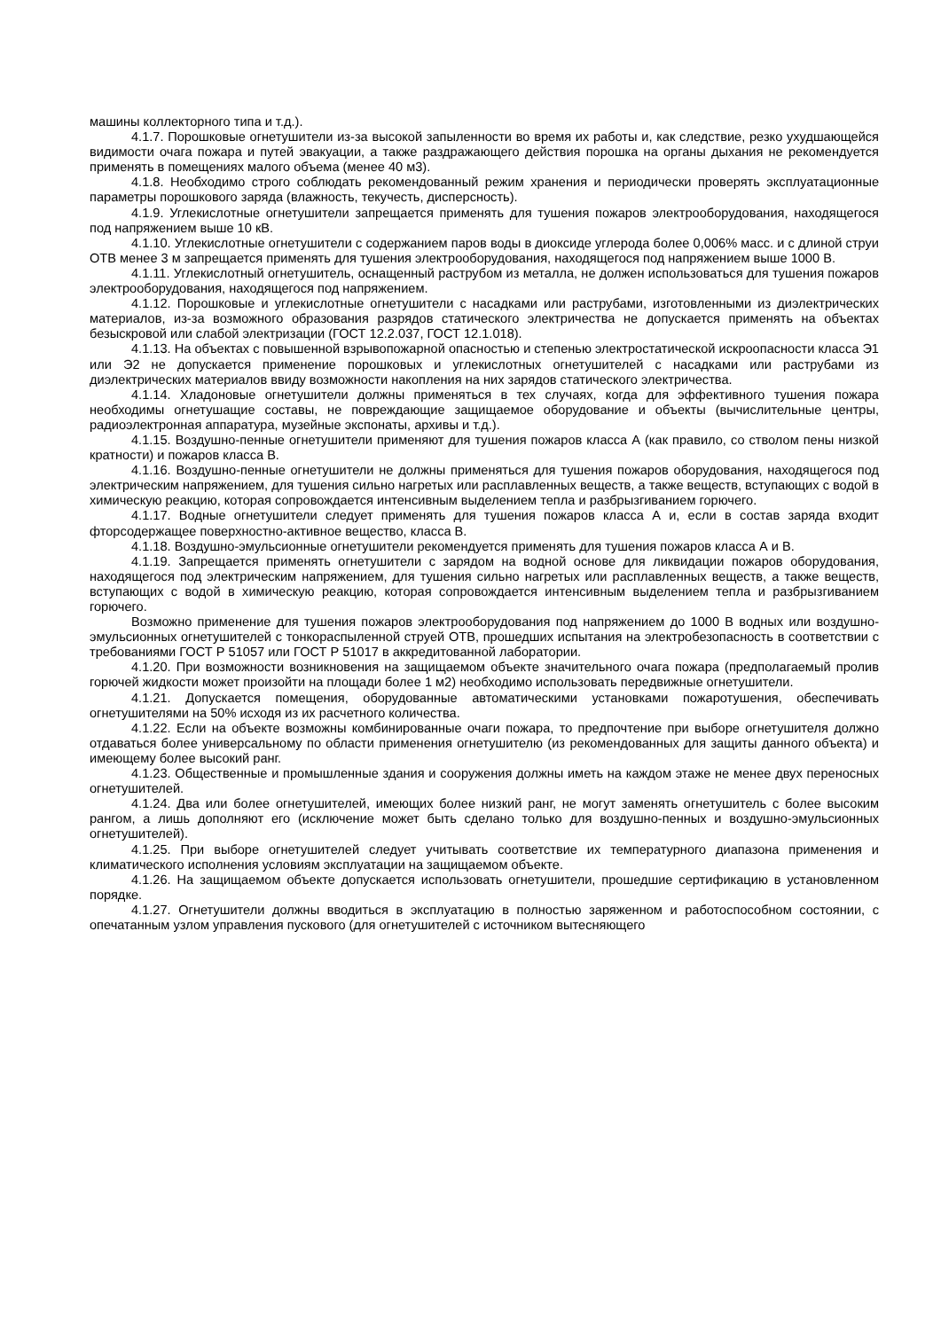машины коллекторного типа и т.д.).
4.1.7. Порошковые огнетушители из-за высокой запыленности во время их работы и, как следствие, резко ухудшающейся видимости очага пожара и путей эвакуации, а также раздражающего действия порошка на органы дыхания не рекомендуется применять в помещениях малого объема (менее 40 м3).
4.1.8. Необходимо строго соблюдать рекомендованный режим хранения и периодически проверять эксплуатационные параметры порошкового заряда (влажность, текучесть, дисперсность).
4.1.9. Углекислотные огнетушители запрещается применять для тушения пожаров электрооборудования, находящегося под напряжением выше 10 кВ.
4.1.10. Углекислотные огнетушители с содержанием паров воды в диоксиде углерода более 0,006% масс. и с длиной струи ОТВ менее 3 м запрещается применять для тушения электрооборудования, находящегося под напряжением выше 1000 В.
4.1.11. Углекислотный огнетушитель, оснащенный раструбом из металла, не должен использоваться для тушения пожаров электрооборудования, находящегося под напряжением.
4.1.12. Порошковые и углекислотные огнетушители с насадками или раструбами, изготовленными из диэлектрических материалов, из-за возможного образования разрядов статического электричества не допускается применять на объектах безыскровой или слабой электризации (ГОСТ 12.2.037, ГОСТ 12.1.018).
4.1.13. На объектах с повышенной взрывопожарной опасностью и степенью электростатической искроопасности класса Э1 или Э2 не допускается применение порошковых и углекислотных огнетушителей с насадками или раструбами из диэлектрических материалов ввиду возможности накопления на них зарядов статического электричества.
4.1.14. Хладоновые огнетушители должны применяться в тех случаях, когда для эффективного тушения пожара необходимы огнетушащие составы, не повреждающие защищаемое оборудование и объекты (вычислительные центры, радиоэлектронная аппаратура, музейные экспонаты, архивы и т.д.).
4.1.15. Воздушно-пенные огнетушители применяют для тушения пожаров класса А (как правило, со стволом пены низкой кратности) и пожаров класса В.
4.1.16. Воздушно-пенные огнетушители не должны применяться для тушения пожаров оборудования, находящегося под электрическим напряжением, для тушения сильно нагретых или расплавленных веществ, а также веществ, вступающих с водой в химическую реакцию, которая сопровождается интенсивным выделением тепла и разбрызгиванием горючего.
4.1.17. Водные огнетушители следует применять для тушения пожаров класса А и, если в состав заряда входит фторсодержащее поверхностно-активное вещество, класса В.
4.1.18. Воздушно-эмульсионные огнетушители рекомендуется применять для тушения пожаров класса А и В.
4.1.19. Запрещается применять огнетушители с зарядом на водной основе для ликвидации пожаров оборудования, находящегося под электрическим напряжением, для тушения сильно нагретых или расплавленных веществ, а также веществ, вступающих с водой в химическую реакцию, которая сопровождается интенсивным выделением тепла и разбрызгиванием горючего.
Возможно применение для тушения пожаров электрооборудования под напряжением до 1000 В водных или воздушно-эмульсионных огнетушителей с тонкораспыленной струей ОТВ, прошедших испытания на электробезопасность в соответствии с требованиями ГОСТ Р 51057 или ГОСТ Р 51017 в аккредитованной лаборатории.
4.1.20. При возможности возникновения на защищаемом объекте значительного очага пожара (предполагаемый пролив горючей жидкости может произойти на площади более 1 м2) необходимо использовать передвижные огнетушители.
4.1.21. Допускается помещения, оборудованные автоматическими установками пожаротушения, обеспечивать огнетушителями на 50% исходя из их расчетного количества.
4.1.22. Если на объекте возможны комбинированные очаги пожара, то предпочтение при выборе огнетушителя должно отдаваться более универсальному по области применения огнетушителю (из рекомендованных для защиты данного объекта) и имеющему более высокий ранг.
4.1.23. Общественные и промышленные здания и сооружения должны иметь на каждом этаже не менее двух переносных огнетушителей.
4.1.24. Два или более огнетушителей, имеющих более низкий ранг, не могут заменять огнетушитель с более высоким рангом, а лишь дополняют его (исключение может быть сделано только для воздушно-пенных и воздушно-эмульсионных огнетушителей).
4.1.25. При выборе огнетушителей следует учитывать соответствие их температурного диапазона применения и климатического исполнения условиям эксплуатации на защищаемом объекте.
4.1.26. На защищаемом объекте допускается использовать огнетушители, прошедшие сертификацию в установленном порядке.
4.1.27. Огнетушители должны вводиться в эксплуатацию в полностью заряженном и работоспособном состоянии, с опечатанным узлом управления пускового (для огнетушителей с источником вытесняющего